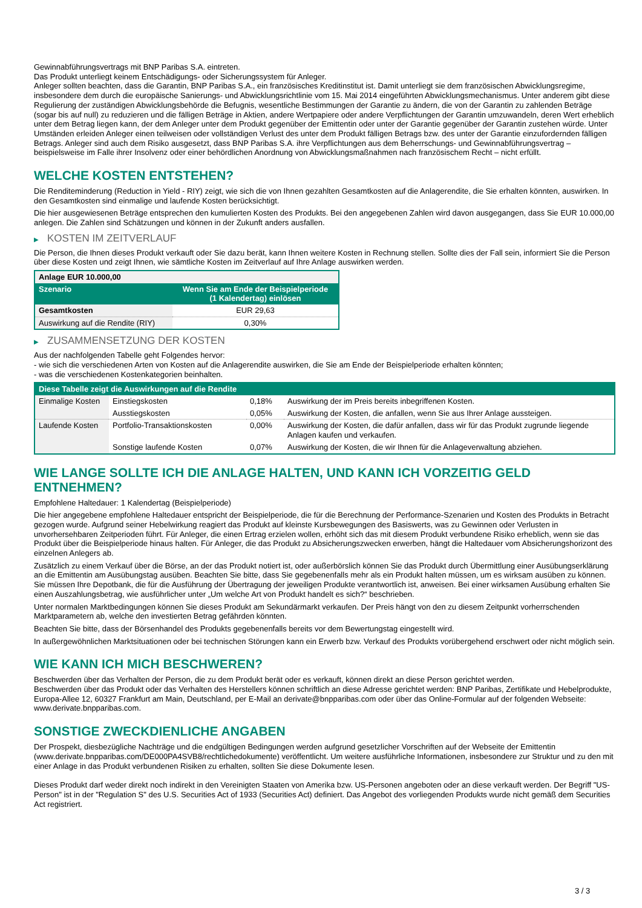Gewinnabführungsvertrags mit BNP Paribas S.A. eintreten.
Das Produkt unterliegt keinem Entschädigungs- oder Sicherungssystem für Anleger.
Anleger sollten beachten, dass die Garantin, BNP Paribas S.A., ein französisches Kreditinstitut ist. Damit unterliegt sie dem französischen Abwicklungsregime, insbesondere dem durch die europäische Sanierungs- und Abwicklungsrichtlinie vom 15. Mai 2014 eingeführten Abwicklungsmechanismus. Unter anderem gibt diese Regulierung der zuständigen Abwicklungsbehörde die Befugnis, wesentliche Bestimmungen der Garantie zu ändern, die von der Garantin zu zahlenden Beträge (sogar bis auf null) zu reduzieren und die fälligen Beträge in Aktien, andere Wertpapiere oder andere Verpflichtungen der Garantin umzuwandeln, deren Wert erheblich unter dem Betrag liegen kann, der dem Anleger unter dem Produkt gegenüber der Emittentin oder unter der Garantie gegenüber der Garantin zustehen würde. Unter Umständen erleiden Anleger einen teilweisen oder vollständigen Verlust des unter dem Produkt fälligen Betrags bzw. des unter der Garantie einzufordernden fälligen Betrags. Anleger sind auch dem Risiko ausgesetzt, dass BNP Paribas S.A. ihre Verpflichtungen aus dem Beherrschungs- und Gewinnabführungsvertrag – beispielsweise im Falle ihrer Insolvenz oder einer behördlichen Anordnung von Abwicklungsmaßnahmen nach französischem Recht – nicht erfüllt.
WELCHE KOSTEN ENTSTEHEN?
Die Renditeminderung (Reduction in Yield - RIY) zeigt, wie sich die von Ihnen gezahlten Gesamtkosten auf die Anlagerendite, die Sie erhalten könnten, auswirken. In den Gesamtkosten sind einmalige und laufende Kosten berücksichtigt.
Die hier ausgewiesenen Beträge entsprechen den kumulierten Kosten des Produkts. Bei den angegebenen Zahlen wird davon ausgegangen, dass Sie EUR 10.000,00 anlegen. Die Zahlen sind Schätzungen und können in der Zukunft anders ausfallen.
▶ KOSTEN IM ZEITVERLAUF
Die Person, die Ihnen dieses Produkt verkauft oder Sie dazu berät, kann Ihnen weitere Kosten in Rechnung stellen. Sollte dies der Fall sein, informiert Sie die Person über diese Kosten und zeigt Ihnen, wie sämtliche Kosten im Zeitverlauf auf Ihre Anlage auswirken werden.
| Anlage EUR 10.000,00 | |
| --- | --- |
| Szenario | Wenn Sie am Ende der Beispielperiode (1 Kalendertag) einlösen |
| Gesamtkosten | EUR 29,63 |
| Auswirkung auf die Rendite (RIY) | 0,30% |
▶ ZUSAMMENSETZUNG DER KOSTEN
Aus der nachfolgenden Tabelle geht Folgendes hervor:
- wie sich die verschiedenen Arten von Kosten auf die Anlagerendite auswirken, die Sie am Ende der Beispielperiode erhalten könnten;
- was die verschiedenen Kostenkategorien beinhalten.
| Diese Tabelle zeigt die Auswirkungen auf die Rendite | | | |
| --- | --- | --- | --- |
| Einmalige Kosten | Einstiegskosten | 0,18% | Auswirkung der im Preis bereits inbegriffenen Kosten. |
| | Ausstiegskosten | 0,05% | Auswirkung der Kosten, die anfallen, wenn Sie aus Ihrer Anlage aussteigen. |
| Laufende Kosten | Portfolio-Transaktionskosten | 0,00% | Auswirkung der Kosten, die dafür anfallen, dass wir für das Produkt zugrunde liegende Anlagen kaufen und verkaufen. |
| | Sonstige laufende Kosten | 0,07% | Auswirkung der Kosten, die wir Ihnen für die Anlageverwaltung abziehen. |
WIE LANGE SOLLTE ICH DIE ANLAGE HALTEN, UND KANN ICH VORZEITIG GELD ENTNEHMEN?
Empfohlene Haltedauer: 1 Kalendertag (Beispielperiode)
Die hier angegebene empfohlene Haltedauer entspricht der Beispielperiode, die für die Berechnung der Performance-Szenarien und Kosten des Produkts in Betracht gezogen wurde. Aufgrund seiner Hebelwirkung reagiert das Produkt auf kleinste Kursbewegungen des Basiswerts, was zu Gewinnen oder Verlusten in unvorhersehbaren Zeitperioden führt. Für Anleger, die einen Ertrag erzielen wollen, erhöht sich das mit diesem Produkt verbundene Risiko erheblich, wenn sie das Produkt über die Beispielperiode hinaus halten. Für Anleger, die das Produkt zu Absicherungszwecken erwerben, hängt die Haltedauer vom Absicherungshorizont des einzelnen Anlegers ab.
Zusätzlich zu einem Verkauf über die Börse, an der das Produkt notiert ist, oder außerbörslich können Sie das Produkt durch Übermittlung einer Ausübungserklärung an die Emittentin am Ausübungstag ausüben. Beachten Sie bitte, dass Sie gegebenenfalls mehr als ein Produkt halten müssen, um es wirksam ausüben zu können. Sie müssen Ihre Depotbank, die für die Ausführung der Übertragung der jeweiligen Produkte verantwortlich ist, anweisen. Bei einer wirksamen Ausübung erhalten Sie einen Auszahlungsbetrag, wie ausführlicher unter „Um welche Art von Produkt handelt es sich?“ beschrieben.
Unter normalen Marktbedingungen können Sie dieses Produkt am Sekundärmarkt verkaufen. Der Preis hängt von den zu diesem Zeitpunkt vorherrschenden Marktparametern ab, welche den investierten Betrag gefährden könnten.
Beachten Sie bitte, dass der Börsenhandel des Produkts gegebenenfalls bereits vor dem Bewertungstag eingestellt wird.
In außergewöhnlichen Marktsituationen oder bei technischen Störungen kann ein Erwerb bzw. Verkauf des Produkts vorübergehend erschwert oder nicht möglich sein.
WIE KANN ICH MICH BESCHWEREN?
Beschwerden über das Verhalten der Person, die zu dem Produkt berät oder es verkauft, können direkt an diese Person gerichtet werden.
Beschwerden über das Produkt oder das Verhalten des Herstellers können schriftlich an diese Adresse gerichtet werden: BNP Paribas, Zertifikate und Hebelprodukte, Europa-Allee 12, 60327 Frankfurt am Main, Deutschland, per E-Mail an derivate@bnpparibas.com oder über das Online-Formular auf der folgenden Webseite: www.derivate.bnpparibas.com.
SONSTIGE ZWECKDIENLICHE ANGABEN
Der Prospekt, diesbezügliche Nachträge und die endgültigen Bedingungen werden aufgrund gesetzlicher Vorschriften auf der Webseite der Emittentin (www.derivate.bnpparibas.com/DE000PA4SVB8/rechtlichedokumente) veröffentlicht. Um weitere ausführliche Informationen, insbesondere zur Struktur und zu den mit einer Anlage in das Produkt verbundenen Risiken zu erhalten, sollten Sie diese Dokumente lesen.
Dieses Produkt darf weder direkt noch indirekt in den Vereinigten Staaten von Amerika bzw. US-Personen angeboten oder an diese verkauft werden. Der Begriff "US-Person" ist in der "Regulation S" des U.S. Securities Act of 1933 (Securities Act) definiert. Das Angebot des vorliegenden Produkts wurde nicht gemäß dem Securities Act registriert.
3 / 3